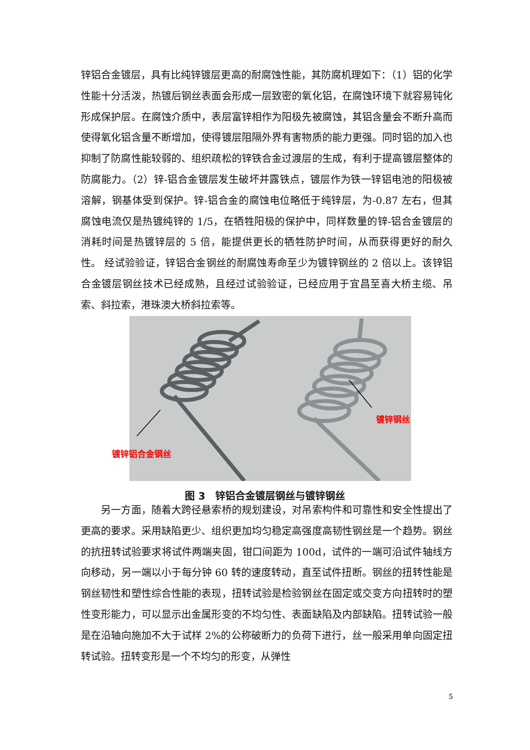锌铝合金镀层，具有比纯锌镀层更高的耐腐蚀性能，其防腐机理如下：（1）铝的化学性能十分活泼，热镀后钢丝表面会形成一层致密的氧化铝，在腐蚀环境下就容易钝化形成保护层。在腐蚀介质中，表层富锌相作为阳极先被腐蚀，其铝含量会不断升高而使得氧化铝含量不断增加，使得镀层阻隔外界有害物质的能力更强。同时铝的加入也抑制了防腐性能较弱的、组织疏松的锌铁合金过渡层的生成，有利于提高镀层整体的防腐能力。（2）锌-铝合金镀层发生破坏并露铁点，镀层作为铁一锌铝电池的阳极被溶解，钢基体受到保护。锌-铝合金的腐蚀电位略低于纯锌层，为-0.87 左右，但其腐蚀电流仅是热镀纯锌的 1/5，在牺牲阳极的保护中，同样数量的锌-铝合金镀层的消耗时间是热镀锌层的 5 倍，能提供更长的牺牲防护时间，从而获得更好的耐久性。 经试验验证，锌铝合金钢丝的耐腐蚀寿命至少为镀锌钢丝的 2 倍以上。该锌铝合金镀层钢丝技术已经成熟，且经过试验验证，已经应用于宜昌至喜大桥主缆、吊索、斜拉索，港珠澳大桥斜拉索等。
镀锌铝合金钢丝
镀锌钢丝
图 3　锌铝合金镀层钢丝与镀锌钢丝
　　另一方面，随着大跨径悬索桥的规划建设，对吊索构件和可靠性和安全性提出了更高的要求。采用缺陷更少、组织更加均匀稳定高强度高韧性钢丝是一个趋势。钢丝的抗扭转试验要求将试件两端夹固，钳口间距为 100d，试件的一端可沿试件轴线方向移动，另一端以小于每分钟 60 转的速度转动，直至试件扭断。钢丝的扭转性能是钢丝韧性和塑性综合性能的表现，扭转试验是检验钢丝在固定或交变方向扭转时的塑性变形能力，可以显示出金属形变的不均匀性、表面缺陷及内部缺陷。扭转试验一般是在沿轴向施加不大于试样 2%的公称破断力的负荷下进行，丝一般采用单向固定扭转试验。扭转变形是一个不均匀的形变，从弹性
5